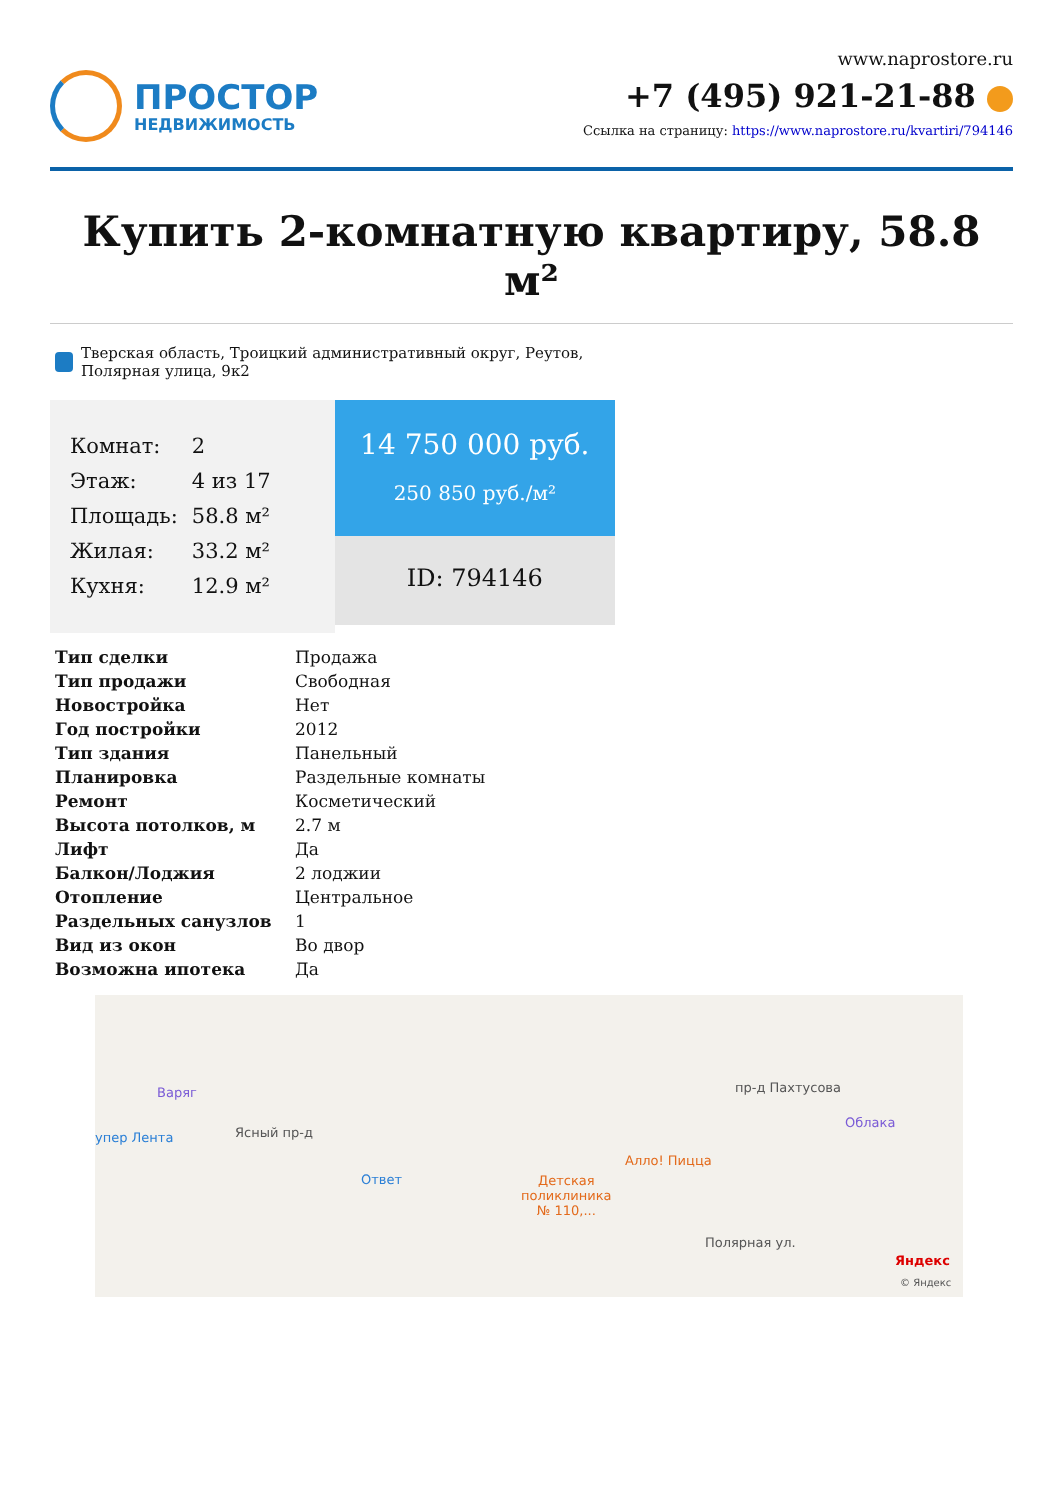ПРОСТОР
НЕДВИЖИМОСТЬ
www.naprostore.ru
+7 (495) 921-21-88
Ссылка на страницу: https://www.naprostore.ru/kvartiri/794146
Купить 2-комнатную квартиру, 58.8 м²
Тверская область, Троицкий административный округ, Реутов,
Полярная улица, 9к2
| Комнат: | 2 |
| Этаж: | 4 из 17 |
| Площадь: | 58.8 м² |
| Жилая: | 33.2 м² |
| Кухня: | 12.9 м² |
14 750 000 руб.
250 850 руб./м²
ID: 794146
| Тип сделки | Продажа |
| Тип продажи | Свободная |
| Новостройка | Нет |
| Год постройки | 2012 |
| Тип здания | Панельный |
| Планировка | Раздельные комнаты |
| Ремонт | Косметический |
| Высота потолков, м | 2.7 м |
| Лифт | Да |
| Балкон/Лоджия | 2 лоджии |
| Отопление | Центральное |
| Раздельных санузлов | 1 |
| Вид из окон | Во двор |
| Возможна ипотека | Да |
Варяг
упер Лента Ясный пр-д
Ответ
Детская
поликлиника
№ 110,...
Алло! Пицца
пр-д Пахтусова
Облака
Полярная ул.
Яндекс
© Яндекс